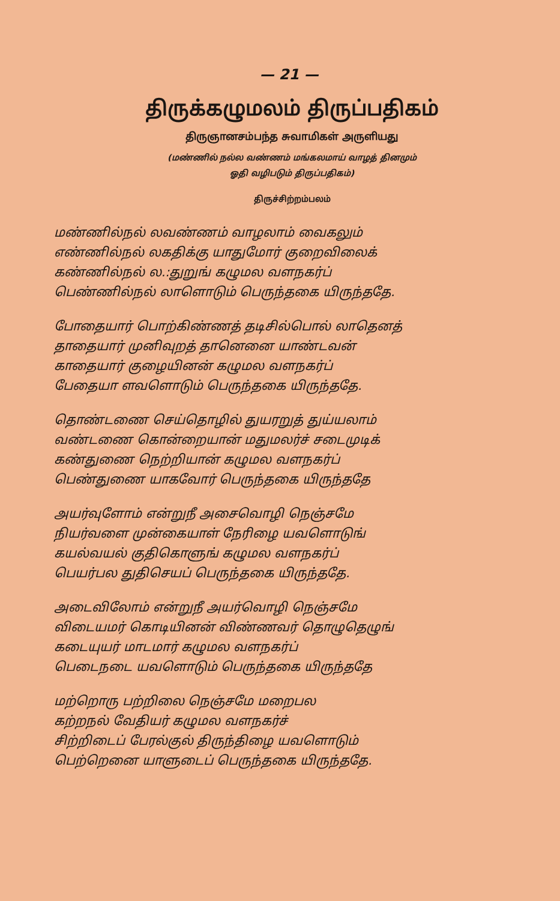— 21 —
திருக்கழுமலம் திருப்பதிகம்
திருஞானசம்பந்த சுவாமிகள் அருளியது
(மண்ணில் நல்ல வண்ணம் மங்கலமாய் வாழத் தினமும்
ஓதி வழிபடும் திருப்பதிகம்)
திருச்சிற்றம்பலம்
மண்ணில்நல் லவண்ணம் வாழலாம் வைகலும்
எண்ணில்நல் லகதிக்கு யாதுமோர் குறைவிலைக்
கண்ணில்நல் ல.:துறுங் கழுமல வளநகர்ப்
பெண்ணில்நல் லாளொடும் பெருந்தகை யிருந்ததே.
போதையார் பொற்கிண்ணத் தடிசில்பொல் லாதெனத்
தாதையார் முனிவுறத் தானெனை யாண்டவன்
காதையார் குழையினன் கழுமல வளநகர்ப்
பேதையா ளவளொடும் பெருந்தகை யிருந்ததே.
தொண்டணை செய்தொழில் துயரறுத் துய்யலாம்
வண்டணை கொன்றையான் மதுமலர்ச் சடைமுடிக்
கண்துணை நெற்றியான் கழுமல வளநகர்ப்
பெண்துணை யாகவோர் பெருந்தகை யிருந்ததே
அயர்வுளோம் என்றுநீ அசைவொழி நெஞ்சமே
நியர்வளை முன்கையாள் நேரிழை யவளொடுங்
கயல்வயல் குதிகொளுங் கழுமல வளநகர்ப்
பெயர்பல துதிசெயப் பெருந்தகை யிருந்ததே.
அடைவிலோம் என்றுநீ அயர்வொழி நெஞ்சமே
விடையமர் கொடியினன் விண்ணவர் தொழுதெழுங்
கடையுயர் மாடமார் கழுமல வளநகர்ப்
பெடைநடை யவளொடும் பெருந்தகை யிருந்ததே
மற்றொரு பற்றிலை நெஞ்சமே மறைபல
கற்றநல் வேதியர் கழுமல வளநகர்ச்
சிற்றிடைப் பேரல்குல் திருந்திழை யவளொடும்
பெற்றெனை யாளுடைப் பெருந்தகை யிருந்ததே.